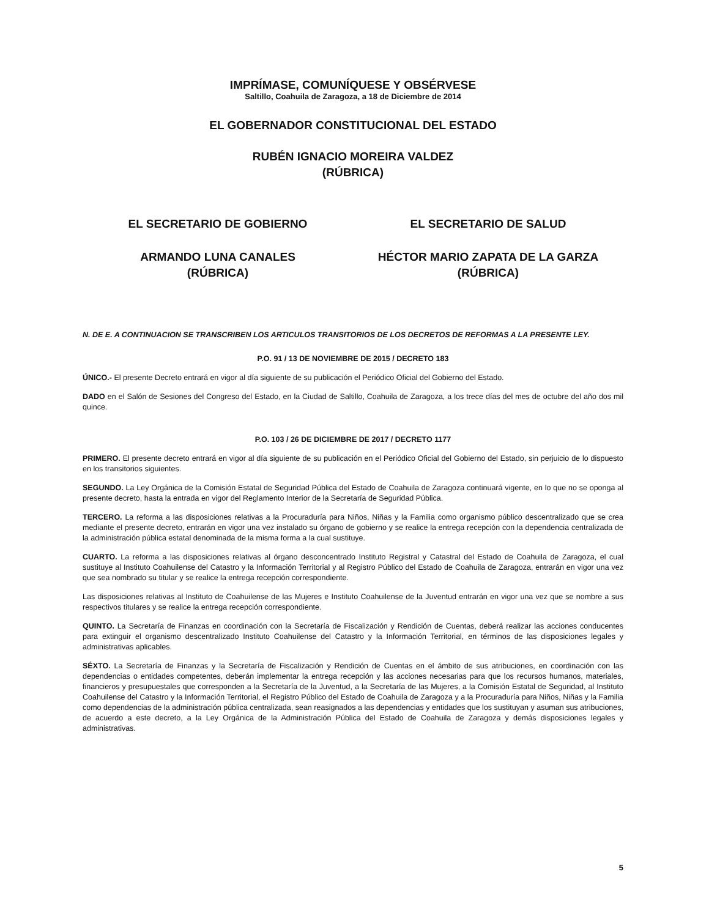IMPRÍMASE, COMUNÍQUESE Y OBSÉRVESE
Saltillo, Coahuila de Zaragoza, a 18 de Diciembre de 2014
EL GOBERNADOR CONSTITUCIONAL DEL ESTADO
RUBÉN IGNACIO MOREIRA VALDEZ
(RÚBRICA)
EL SECRETARIO DE GOBIERNO EL SECRETARIO DE SALUD
ARMANDO LUNA CANALES
(RÚBRICA)
HÉCTOR MARIO ZAPATA DE LA GARZA
(RÚBRICA)
N. DE E. A CONTINUACION SE TRANSCRIBEN LOS ARTICULOS TRANSITORIOS DE LOS DECRETOS DE REFORMAS A LA PRESENTE LEY.
P.O. 91 / 13 DE NOVIEMBRE DE 2015 / DECRETO 183
ÚNICO.- El presente Decreto entrará en vigor al día siguiente de su publicación el Periódico Oficial del Gobierno del Estado.
DADO en el Salón de Sesiones del Congreso del Estado, en la Ciudad de Saltillo, Coahuila de Zaragoza, a los trece días del mes de octubre del año dos mil quince.
P.O. 103 / 26 DE DICIEMBRE DE 2017 / DECRETO 1177
PRIMERO. El presente decreto entrará en vigor al día siguiente de su publicación en el Periódico Oficial del Gobierno del Estado, sin perjuicio de lo dispuesto en los transitorios siguientes.
SEGUNDO. La Ley Orgánica de la Comisión Estatal de Seguridad Pública del Estado de Coahuila de Zaragoza continuará vigente, en lo que no se oponga al presente decreto, hasta la entrada en vigor del Reglamento Interior de la Secretaría de Seguridad Pública.
TERCERO. La reforma a las disposiciones relativas a la Procuraduría para Niños, Niñas y la Familia como organismo público descentralizado que se crea mediante el presente decreto, entrarán en vigor una vez instalado su órgano de gobierno y se realice la entrega recepción con la dependencia centralizada de la administración pública estatal denominada de la misma forma a la cual sustituye.
CUARTO. La reforma a las disposiciones relativas al órgano desconcentrado Instituto Registral y Catastral del Estado de Coahuila de Zaragoza, el cual sustituye al Instituto Coahuilense del Catastro y la Información Territorial y al Registro Público del Estado de Coahuila de Zaragoza, entrarán en vigor una vez que sea nombrado su titular y se realice la entrega recepción correspondiente.
Las disposiciones relativas al Instituto de Coahuilense de las Mujeres e Instituto Coahuilense de la Juventud entrarán en vigor una vez que se nombre a sus respectivos titulares y se realice la entrega recepción correspondiente.
QUINTO. La Secretaría de Finanzas en coordinación con la Secretaría de Fiscalización y Rendición de Cuentas, deberá realizar las acciones conducentes para extinguir el organismo descentralizado Instituto Coahuilense del Catastro y la Información Territorial, en términos de las disposiciones legales y administrativas aplicables.
SÉXTO. La Secretaría de Finanzas y la Secretaría de Fiscalización y Rendición de Cuentas en el ámbito de sus atribuciones, en coordinación con las dependencias o entidades competentes, deberán implementar la entrega recepción y las acciones necesarias para que los recursos humanos, materiales, financieros y presupuestales que corresponden a la Secretaría de la Juventud, a la Secretaría de las Mujeres, a la Comisión Estatal de Seguridad, al Instituto Coahuilense del Catastro y la Información Territorial, el Registro Público del Estado de Coahuila de Zaragoza y a la Procuraduría para Niños, Niñas y la Familia como dependencias de la administración pública centralizada, sean reasignados a las dependencias y entidades que los sustituyan y asuman sus atribuciones, de acuerdo a este decreto, a la Ley Orgánica de la Administración Pública del Estado de Coahuila de Zaragoza y demás disposiciones legales y administrativas.
5